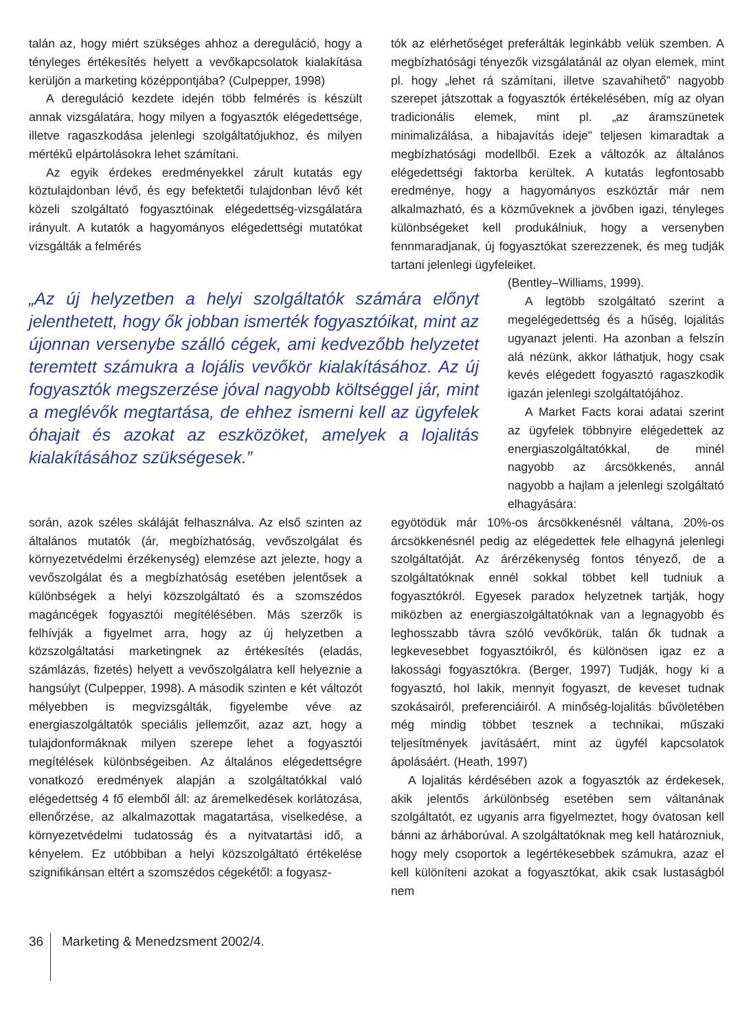talán az, hogy miért szükséges ahhoz a dereguláció, hogy a tényleges értékesítés helyett a vevőkapcsolatok kialakítása kerüljön a marketing középpontjába? (Culpepper, 1998)
A dereguláció kezdete idején több felmérés is készült annak vizsgálatára, hogy milyen a fogyasztók elégedettsége, illetve ragaszkodása jelenlegi szolgáltatójukhoz, és milyen mértékű elpártolásokra lehet számítani.
Az egyik érdekes eredményekkel zárult kutatás egy köztulajdonban lévő, és egy befektetői tulajdonban lévő két közeli szolgáltató fogyasztóinak elégedettség-vizsgálatára irányult. A kutatók a hagyományos elégedettségi mutatókat vizsgálták a felmérés
tók az elérhetőséget preferálták leginkább velük szemben. A megbízhatósági tényezők vizsgálatánál az olyan elemek, mint pl. hogy „lehet rá számítani, illetve szavahihető” nagyobb szerepet játszottak a fogyasztók értékelésében, míg az olyan tradicionális elemek, mint pl. „az áramszünetek minimalizálása, a hibajavítás ideje” teljesen kimaradtak a megbízhatósági modellből. Ezek a változók az általános elégedettségi faktorba kerültek. A kutatás legfontosabb eredménye, hogy a hagyományos eszköztár már nem alkalmazható, és a közműveknek a jövőben igazi, tényleges különbségeket kell produkálniuk, hogy a versenyben fennmaradjanak, új fogyasztókat szerezzenek, és meg tudják tartani jelenlegi ügyfeleiket.
„Az új helyzetben a helyi szolgáltatók számára előnyt jelenthetett, hogy ők jobban ismerték fogyasztóikat, mint az újonnan versenybe szálló cégek, ami kedvezőbb helyzetet teremtett számukra a lojális vevőkör kialakításához. Az új fogyasztók megszerzése jóval nagyobb költséggel jár, mint a meglévők megtartása, de ehhez ismerni kell az ügyfelek óhajait és azokat az eszközöket, amelyek a lojalitás kialakításához szükségesek.”
(Bentley–Williams, 1999).
A legtöbb szolgáltató szerint a megelégedettség és a hűség, lojalitás ugyanazt jelenti. Ha azonban a felszín alá nézünk, akkor láthatjuk, hogy csak kevés elégedett fogyasztó ragaszkodik igazán jelenlegi szolgáltatójához.
A Market Facts korai adatai szerint az ügyfelek többnyire elégedettek az energiaszolgáltatókkal, de minél nagyobb az árcsökkenés, annál nagyobb a hajlam a jelenlegi szolgáltató elhagyására:
során, azok széles skáláját felhasználva. Az első szinten az általános mutatók (ár, megbízhatóság, vevőszolgálat és környezetvédelmi érzékenység) elemzése azt jelezte, hogy a vevőszolgálat és a megbízhatóság esetében jelentősek a különbségek a helyi közszolgáltató és a szomszédos magáncégek fogyasztói megítélésében. Más szerzők is felhívják a figyelmet arra, hogy az új helyzetben a közszolgáltatási marketingnek az értékesítés (eladás, számlázás, fizetés) helyett a vevőszolgálatra kell helyeznie a hangsúlyt (Culpepper, 1998). A második szinten e két változót mélyebben is megvizsgálták, figyelembe véve az energiaszolgáltatók speciális jellemzőit, azaz azt, hogy a tulajdonformáknak milyen szerepe lehet a fogyasztói megítélések különbségeiben. Az általános elégedettségre vonatkozó eredmények alapján a szolgáltatókkal való elégedettség 4 fő elemből áll: az áremelkedések korlátozása, ellenőrzése, az alkalmazottak magatartása, viselkedése, a környezetvédelmi tudatosság és a nyitvatartási idő, a kényelem. Ez utóbbiban a helyi közszolgáltató értékelése szignifikánsan eltért a szomszédos cégekétől: a fogyasz-
egyötödük már 10%-os árcsökkenésnél váltana, 20%-os árcsökkenésnél pedig az elégedettek fele elhagyná jelenlegi szolgáltatóját. Az árérzékenység fontos tényező, de a szolgáltatóknak ennél sokkal többet kell tudniuk a fogyasztókról. Egyesek paradox helyzetnek tartják, hogy miközben az energiaszolgáltatóknak van a legnagyobb és leghosszabb távra szóló vevőkörük, talán ők tudnak a legkevesebbet fogyasztóikról, és különösen igaz ez a lakossági fogyasztókra. (Berger, 1997) Tudják, hogy ki a fogyasztó, hol lakik, mennyit fogyaszt, de keveset tudnak szokásairól, preferenciáiról. A minőség-lojalitás bűvöletében még mindig többet tesznek a technikai, műszaki teljesítmények javításáért, mint az ügyfél kapcsolatok ápolásáért. (Heath, 1997)
A lojalitás kérdésében azok a fogyasztók az érdekesek, akik jelentős árkülönbség esetében sem váltanának szolgáltatót, ez ugyanis arra figyelmeztet, hogy óvatosan kell bánni az árháborúval. A szolgáltatóknak meg kell határozniuk, hogy mely csoportok a legértékesebbek számukra, azaz el kell különíteni azokat a fogyasztókat, akik csak lustaságból nem
36 Marketing & Menedzsment 2002/4.